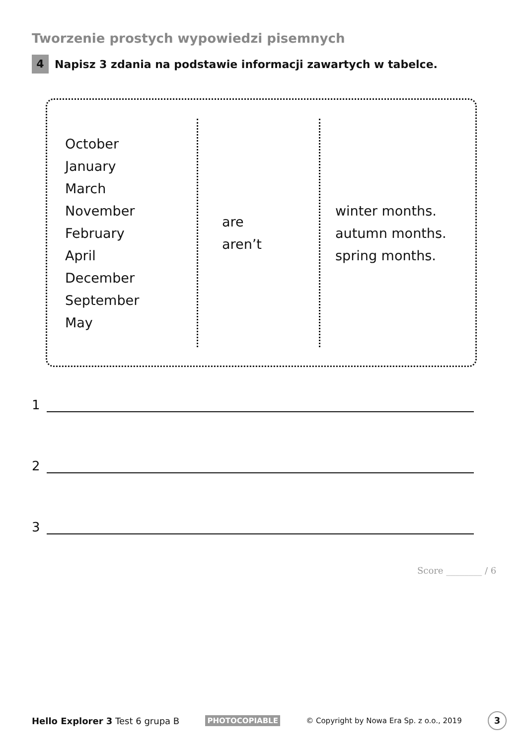Tworzenie prostych wypowiedzi pisemnych
4 Napisz 3 zdania na podstawie informacji zawartych w tabelce.
| October January March November February April December September May | are aren’t | winter months. autumn months. spring months. |
1
2
3
Score ________ / 6
Hello Explorer 3 Test 6 grupa B PHOTOCOPIABLE © Copyright by Nowa Era Sp. z o.o., 2019 3